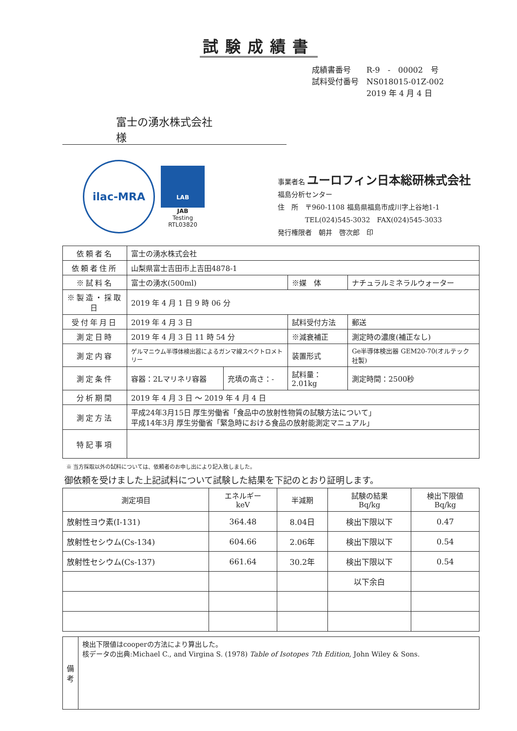試験成績書
成績書番号　　R-9　-　00002　号
試料受付番号　NS018015-01Z-002
　　　　　　　2019 年 4 月 4 日
富士の湧水株式会社　　　　　　様
ilac-MRA
LAB
JAB
Testing
RTL03820
事業者名 ユーロフィン日本総研株式会社
福島分析センター
住　所　〒960-1108 福島県福島市成川字上谷地1-1
　　　　TEL(024)545-3032　FAX(024)545-3033
発行権限者　朝井　啓次郎　印
| 依頼者名 | 富士の湧水株式会社 | | | | |
| 依頼者住所 | 山梨県富士吉田市上吉田4878-1 | | | | |
| ※試料名 | 富士の湧水(500ml) | | ※媒 体 | ナチュラルミネラルウォーター | |
| ※製造・採取日 | 2019 年 4 月 1 日 9 時 06 分 | | | | |
| 受付年月日 | 2019 年 4 月 3 日 | | 試料受付方法 | 郵送 | |
| 測定日時 | 2019 年 4 月 3 日 11 時 54 分 | | ※減衰補正 | 測定時の濃度(補正なし) | |
| 測定内容 | ゲルマニウム半導体検出器によるガンマ線スペクトロメトリー | | 装置形式 | Ge半導体検出器 GEM20-70(オルテック社製) | |
| 測定条件 | 容器：2Lマリネリ容器 | 充填の高さ：- | 試料量：2.01kg | | 測定時間：2500秒 |
| 分析期間 | 2019 年 4 月 3 日 ～ 2019 年 4 月 4 日 | | | | |
| 測定方法 | 平成24年3月15日 厚生労働省「食品中の放射性物質の試験方法について」 平成14年3月 厚生労働省「緊急時における食品の放射能測定マニュアル」 | | | | |
| 特記事項 | | | | | |
※ 当方採取以外の試料については、依頼者のお申し出により記入致しました。
御依頼を受けました上記試料について試験した結果を下記のとおり証明します。
| 測定項目 | エネルギー keV | 半減期 | 試験の結果 Bq/kg | 検出下限値 Bq/kg |
| --- | --- | --- | --- | --- |
| 放射性ヨウ素(I-131) | 364.48 | 8.04日 | 検出下限以下 | 0.47 |
| 放射性セシウム(Cs-134) | 604.66 | 2.06年 | 検出下限以下 | 0.54 |
| 放射性セシウム(Cs-137) | 661.64 | 30.2年 | 検出下限以下 | 0.54 |
| | | | 以下余白 | |
| 備考 | 検出下限値はcooperの方法により算出した。 核データの出典:Michael C., and Virgina S. (1978) Table of Isotopes 7th Edition, John Wiley & Sons. |